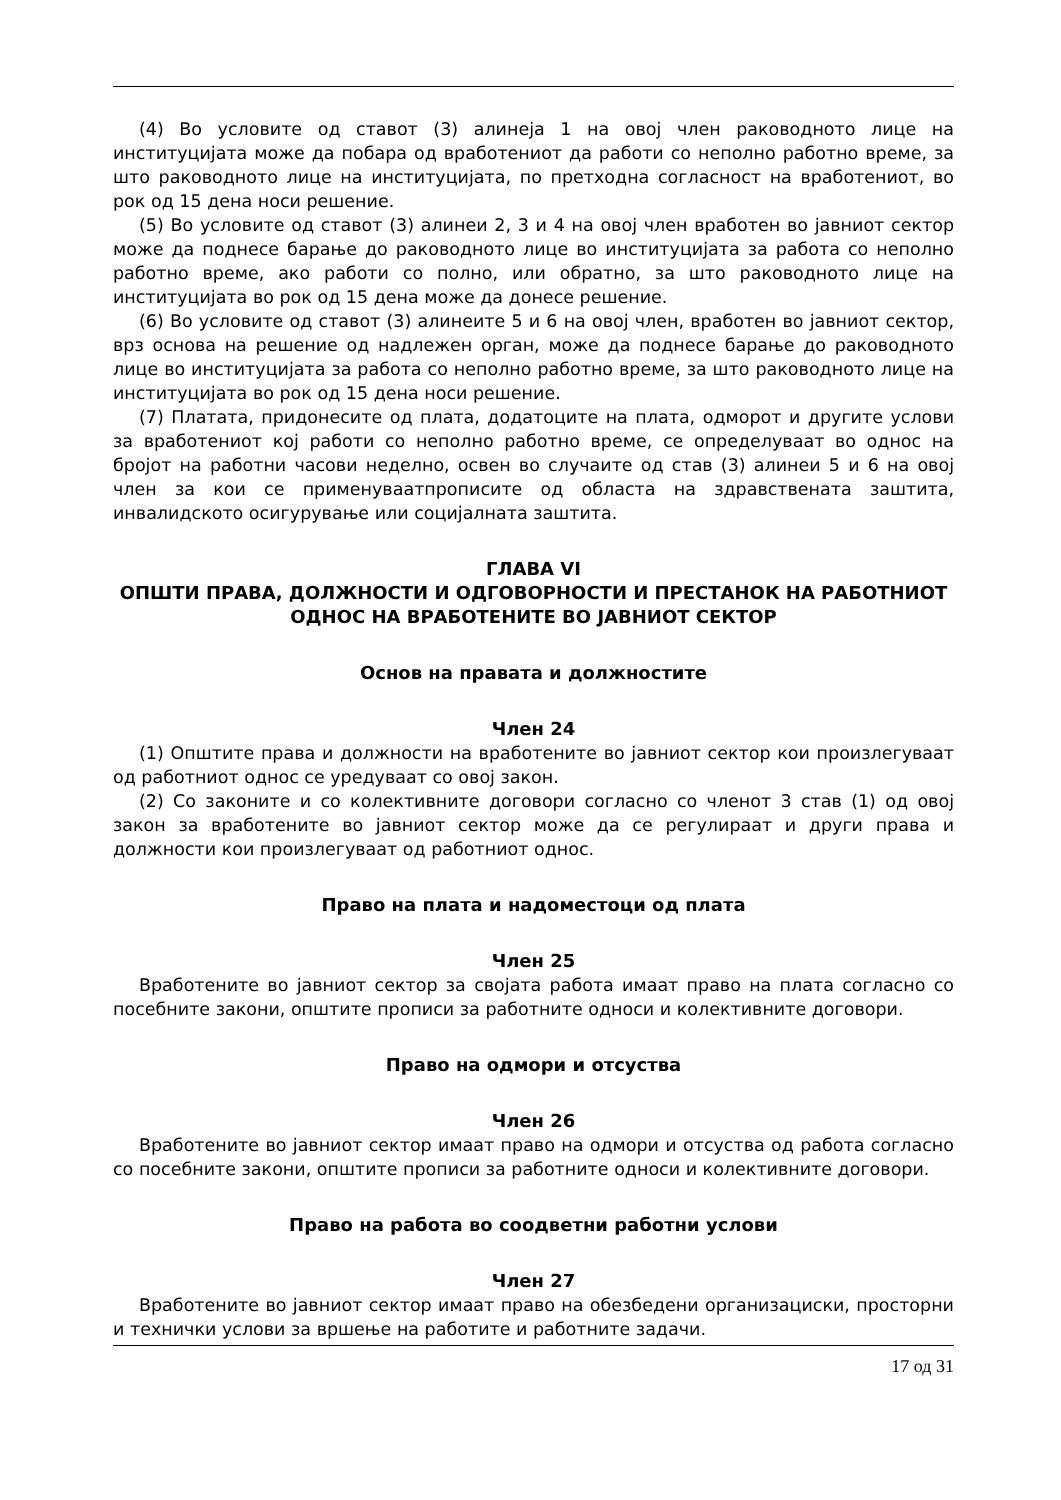(4) Во условите од ставот (3) алинеја 1 на овој член раководното лице на институцијата може да побара од вработениот да работи со неполно работно време, за што раководното лице на институцијата, по претходна согласност на вработениот, во рок од 15 дена носи решение.
(5) Во условите од ставот (3) алинеи 2, 3 и 4 на овој член вработен во јавниот сектор може да поднесе барање до раководното лице во институцијата за работа со неполно работно време, ако работи со полно, или обратно, за што раководното лице на институцијата во рок од 15 дена може да донесе решение.
(6) Во условите од ставот (3) алинеите 5 и 6 на овој член, вработен во јавниот сектор, врз основа на решение од надлежен орган, може да поднесе барање до раководното лице во институцијата за работа со неполно работно време, за што раководното лице на институцијата во рок од 15 дена носи решение.
(7) Платата, придонесите од плата, додатоците на плата, одморот и другите услови за вработениот кој работи со неполно работно време, се определуваат во однос на бројот на работни часови неделно, освен во случаите од став (3) алинеи 5 и 6 на овој член за кои се применуваатпрописите од областа на здравствената заштита, инвалидското осигурување или социјалната заштита.
ГЛАВА VI
ОПШТИ ПРАВА, ДОЛЖНОСТИ И ОДГОВОРНОСТИ И ПРЕСТАНОК НА РАБОТНИОТ ОДНОС НА ВРАБОТЕНИТЕ ВО ЈАВНИОТ СЕКТОР
Основ на правата и должностите
Член 24
(1) Општите права и должности на вработените во јавниот сектор кои произлегуваат од работниот однос се уредуваат со овој закон.
(2) Со законите и со колективните договори согласно со членот 3 став (1) од овој закон за вработените во јавниот сектор може да се регулираат и други права и должности кои произлегуваат од работниот однос.
Право на плата и надоместоци од плата
Член 25
Вработените во јавниот сектор за својата работа имаат право на плата согласно со посебните закони, општите прописи за работните односи и колективните договори.
Право на одмори и отсуства
Член 26
Вработените во јавниот сектор имаат право на одмори и отсуства од работа согласно со посебните закони, општите прописи за работните односи и колективните договори.
Право на работа во соодветни работни услови
Член 27
Вработените во јавниот сектор имаат право на обезбедени организациски, просторни и технички услови за вршење на работите и работните задачи.
17 од 31